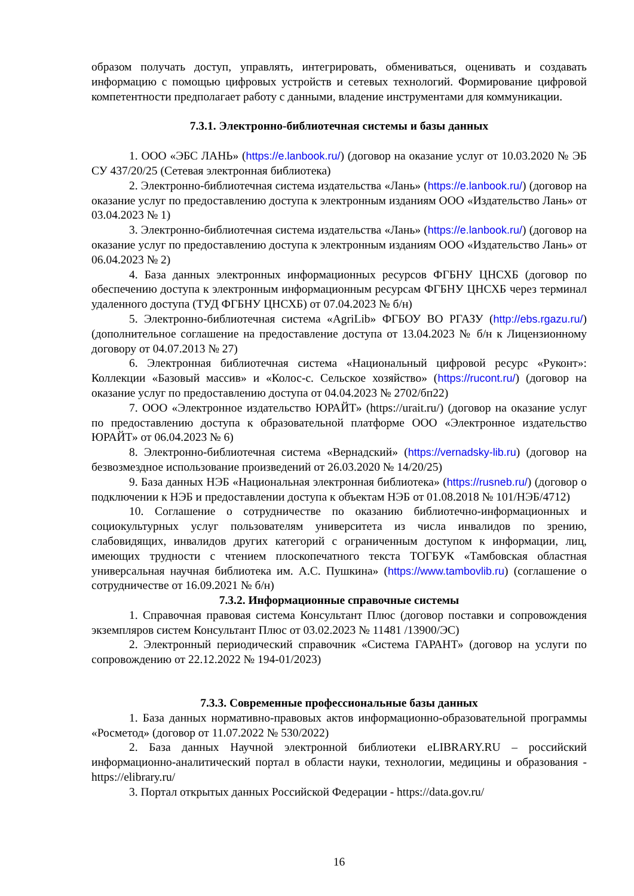образом получать доступ, управлять, интегрировать, обмениваться, оценивать и создавать информацию с помощью цифровых устройств и сетевых технологий. Формирование цифровой компетентности предполагает работу с данными, владение инструментами для коммуникации.
7.3.1. Электронно-библиотечная системы и базы данных
1. ООО «ЭБС ЛАНЬ» (https://e.lanbook.ru/) (договор на оказание услуг от 10.03.2020 № ЭБ СУ 437/20/25 (Сетевая электронная библиотека)
2. Электронно-библиотечная система издательства «Лань» (https://e.lanbook.ru/) (договор на оказание услуг по предоставлению доступа к электронным изданиям ООО «Издательство Лань» от 03.04.2023 № 1)
3. Электронно-библиотечная система издательства «Лань» (https://e.lanbook.ru/) (договор на оказание услуг по предоставлению доступа к электронным изданиям ООО «Издательство Лань» от 06.04.2023 № 2)
4. База данных электронных информационных ресурсов ФГБНУ ЦНСХБ (договор по обеспечению доступа к электронным информационным ресурсам ФГБНУ ЦНСХБ через терминал удаленного доступа (ТУД ФГБНУ ЦНСХБ) от 07.04.2023 № б/н)
5. Электронно-библиотечная система «AgriLib» ФГБОУ ВО РГАЗУ (http://ebs.rgazu.ru/) (дополнительное соглашение на предоставление доступа от 13.04.2023 № б/н к Лицензионному договору от 04.07.2013 № 27)
6. Электронная библиотечная система «Национальный цифровой ресурс «Руконт»: Коллекции «Базовый массив» и «Колос-с. Сельское хозяйство» (https://rucont.ru/) (договор на оказание услуг по предоставлению доступа от 04.04.2023 № 2702/бп22)
7. ООО «Электронное издательство ЮРАЙТ» (https://urait.ru/) (договор на оказание услуг по предоставлению доступа к образовательной платформе ООО «Электронное издательство ЮРАЙТ» от 06.04.2023 № 6)
8. Электронно-библиотечная система «Вернадский» (https://vernadsky-lib.ru) (договор на безвозмездное использование произведений от 26.03.2020 № 14/20/25)
9. База данных НЭБ «Национальная электронная библиотека» (https://rusneb.ru/) (договор о подключении к НЭБ и предоставлении доступа к объектам НЭБ от 01.08.2018 № 101/НЭБ/4712)
10. Соглашение о сотрудничестве по оказанию библиотечно-информационных и социокультурных услуг пользователям университета из числа инвалидов по зрению, слабовидящих, инвалидов других категорий с ограниченным доступом к информации, лиц, имеющих трудности с чтением плоскопечатного текста ТОГБУК «Тамбовская областная универсальная научная библиотека им. А.С. Пушкина» (https://www.tambovlib.ru) (соглашение о сотрудничестве от 16.09.2021 № б/н)
7.3.2. Информационные справочные системы
1. Справочная правовая система Консультант Плюс (договор поставки и сопровождения экземпляров систем Консультант Плюс от 03.02.2023 № 11481 /13900/ЭС)
2. Электронный периодический справочник «Система ГАРАНТ» (договор на услуги по сопровождению от 22.12.2022 № 194-01/2023)
7.3.3. Современные профессиональные базы данных
1. База данных нормативно-правовых актов информационно-образовательной программы «Росметод» (договор от 11.07.2022 № 530/2022)
2. База данных Научной электронной библиотеки eLIBRARY.RU – российский информационно-аналитический портал в области науки, технологии, медицины и образования - https://elibrary.ru/
3. Портал открытых данных Российской Федерации - https://data.gov.ru/
16